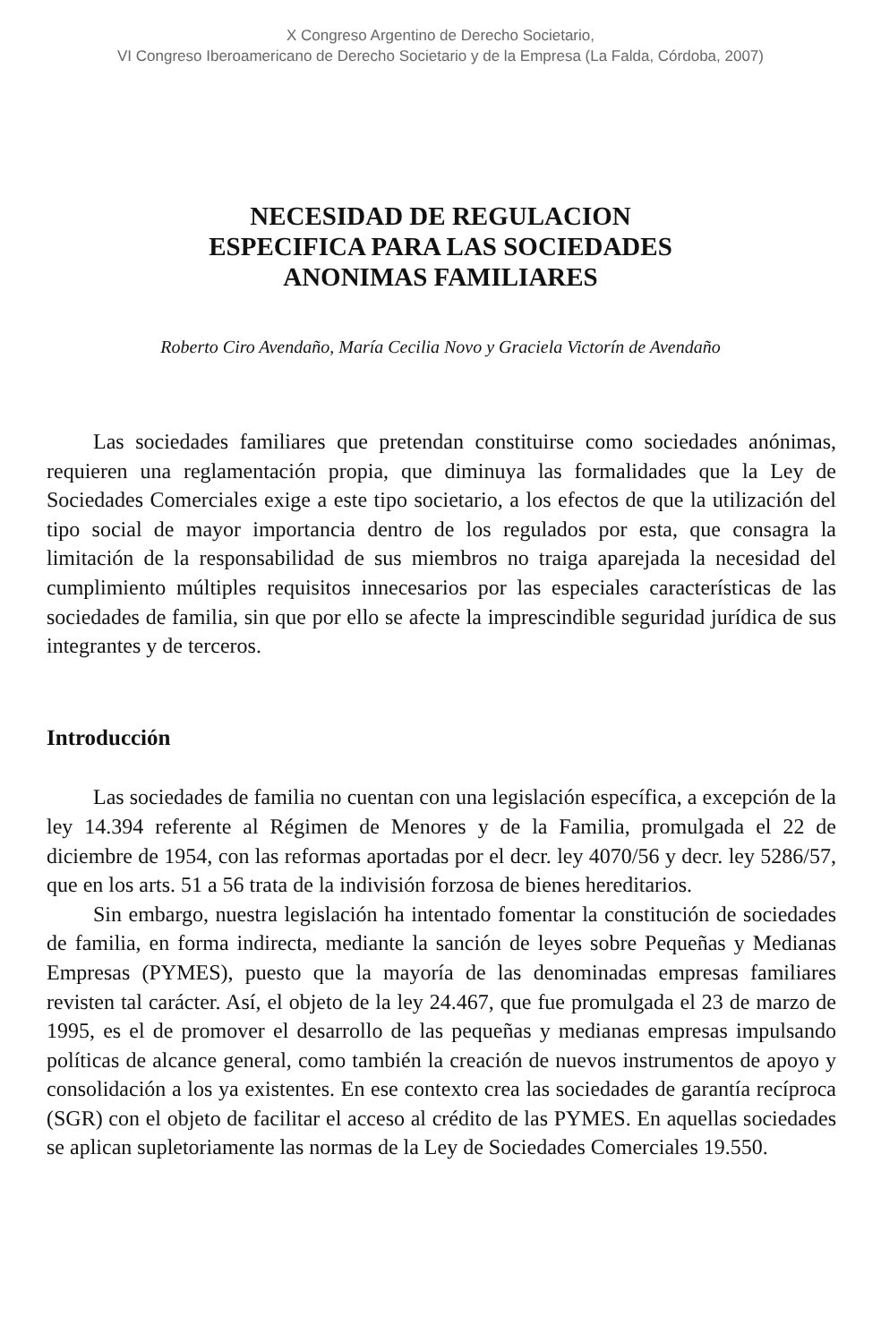X Congreso Argentino de Derecho Societario,
VI Congreso Iberoamericano de Derecho Societario y de la Empresa (La Falda, Córdoba, 2007)
NECESIDAD DE REGULACION
ESPECIFICA PARA LAS SOCIEDADES
ANONIMAS FAMILIARES
Roberto Ciro Avendaño, María Cecilia Novo y Graciela Victorín de Avendaño
Las sociedades familiares que pretendan constituirse como sociedades anónimas, requieren una reglamentación propia, que diminuya las formalidades que la Ley de Sociedades Comerciales exige a este tipo societario, a los efectos de que la utilización del tipo social de mayor importancia dentro de los regulados por esta, que consagra la limitación de la responsabilidad de sus miembros no traiga aparejada la necesidad del cumplimiento múltiples requisitos innecesarios por las especiales características de las sociedades de familia, sin que por ello se afecte la imprescindible seguridad jurídica de sus integrantes y de terceros.
Introducción
Las sociedades de familia no cuentan con una legislación específica, a excepción de la ley 14.394 referente al Régimen de Menores y de la Familia, promulgada el 22 de diciembre de 1954, con las reformas aportadas por el decr. ley 4070/56 y decr. ley 5286/57, que en los arts. 51 a 56 trata de la indivisión forzosa de bienes hereditarios.
Sin embargo, nuestra legislación ha intentado fomentar la constitución de sociedades de familia, en forma indirecta, mediante la sanción de leyes sobre Pequeñas y Medianas Empresas (PYMES), puesto que la mayoría de las denominadas empresas familiares revisten tal carácter. Así, el objeto de la ley 24.467, que fue promulgada el 23 de marzo de 1995, es el de promover el desarrollo de las pequeñas y medianas empresas impulsando políticas de alcance general, como también la creación de nuevos instrumentos de apoyo y consolidación a los ya existentes. En ese contexto crea las sociedades de garantía recíproca (SGR) con el objeto de facilitar el acceso al crédito de las PYMES. En aquellas sociedades se aplican supletoriamente las normas de la Ley de Sociedades Comerciales 19.550.